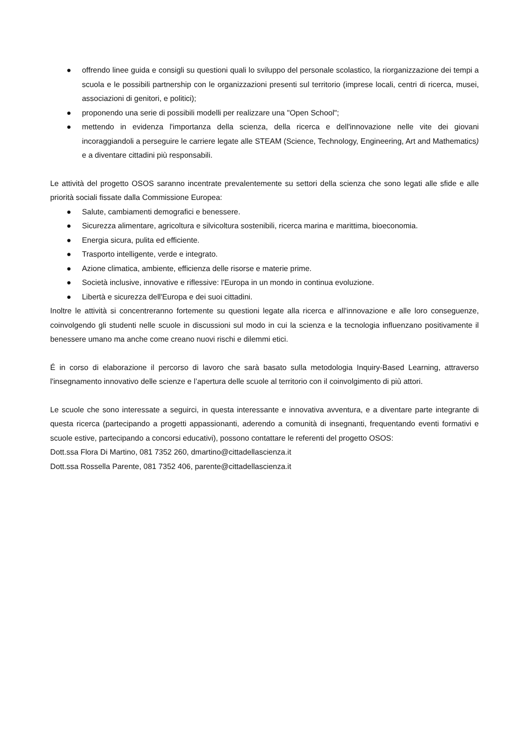● offrendo linee guida e consigli su questioni quali lo sviluppo del personale scolastico, la riorganizzazione dei tempi a scuola e le possibili partnership con le organizzazioni presenti sul territorio (imprese locali, centri di ricerca, musei, associazioni di genitori, e politici);
● proponendo una serie di possibili modelli per realizzare una "Open School";
● mettendo in evidenza l'importanza della scienza, della ricerca e dell'innovazione nelle vite dei giovani incoraggiandoli a perseguire le carriere legate alle STEAM (Science, Technology, Engineering, Art and Mathematics) e a diventare cittadini più responsabili.
Le attività del progetto OSOS saranno incentrate prevalentemente su settori della scienza che sono legati alle sfide e alle priorità sociali fissate dalla Commissione Europea:
● Salute, cambiamenti demografici e benessere.
● Sicurezza alimentare, agricoltura e silvicoltura sostenibili, ricerca marina e marittima, bioeconomia.
● Energia sicura, pulita ed efficiente.
● Trasporto intelligente, verde e integrato.
● Azione climatica, ambiente, efficienza delle risorse e materie prime.
● Società inclusive, innovative e riflessive: l'Europa in un mondo in continua evoluzione.
● Libertà e sicurezza dell'Europa e dei suoi cittadini.
Inoltre le attività si concentreranno fortemente su questioni legate alla ricerca e all'innovazione e alle loro conseguenze, coinvolgendo gli studenti nelle scuole in discussioni sul modo in cui la scienza e la tecnologia influenzano positivamente il benessere umano ma anche come creano nuovi rischi e dilemmi etici.
É in corso di elaborazione il percorso di lavoro che sarà basato sulla metodologia Inquiry-Based Learning, attraverso l'insegnamento innovativo delle scienze e l’apertura delle scuole al territorio con il coinvolgimento di più attori.
Le scuole che sono interessate a seguirci, in questa interessante e innovativa avventura, e a diventare parte integrante di questa ricerca (partecipando a progetti appassionanti, aderendo a comunità di insegnanti, frequentando eventi formativi e scuole estive, partecipando a concorsi educativi), possono contattare le referenti del progetto OSOS:
Dott.ssa Flora Di Martino, 081 7352 260, dmartino@cittadellascienza.it
Dott.ssa Rossella Parente, 081 7352 406, parente@cittadellascienza.it